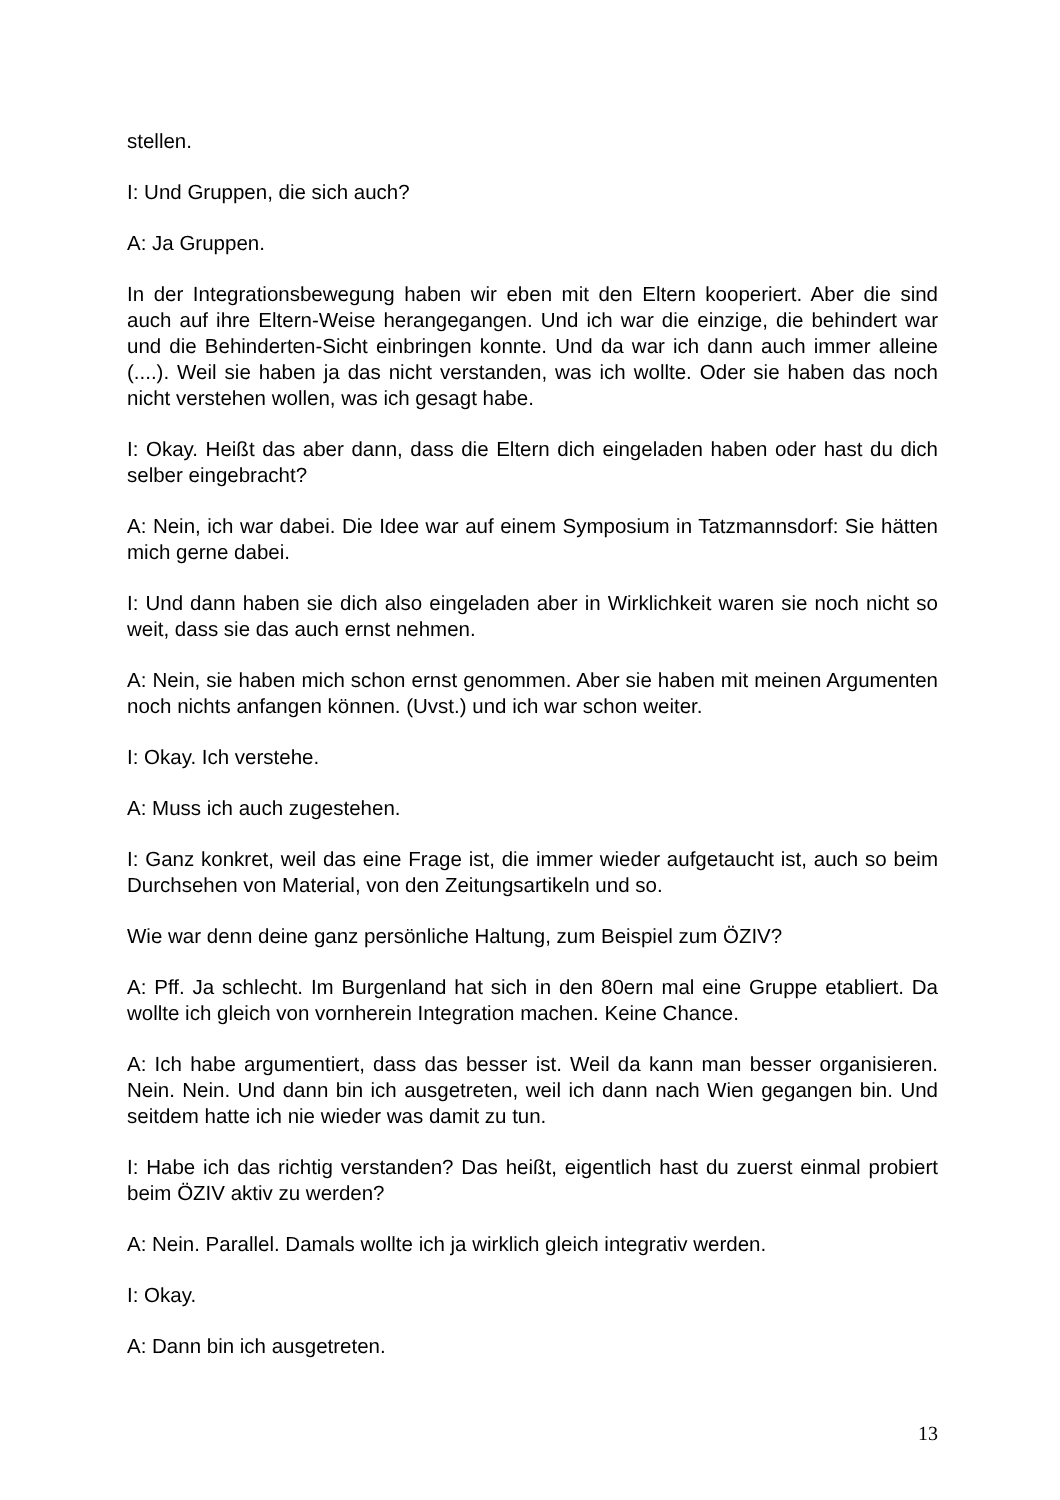stellen.
I: Und Gruppen, die sich auch?
A: Ja Gruppen.
In der Integrationsbewegung haben wir eben mit den Eltern kooperiert. Aber die sind auch auf ihre Eltern-Weise herangegangen. Und ich war die einzige, die behindert war und die Behinderten-Sicht einbringen konnte. Und da war ich dann auch immer alleine (....). Weil sie haben ja das nicht verstanden, was ich wollte. Oder sie haben das noch nicht verstehen wollen, was ich gesagt habe.
I: Okay. Heißt das aber dann, dass die Eltern dich eingeladen haben oder hast du dich selber eingebracht?
A: Nein, ich war dabei. Die Idee war auf einem Symposium in Tatzmannsdorf: Sie hätten mich gerne dabei.
I: Und dann haben sie dich also eingeladen aber in Wirklichkeit waren sie noch nicht so weit, dass sie das auch ernst nehmen.
A: Nein, sie haben mich schon ernst genommen. Aber sie haben mit meinen Argumenten noch nichts anfangen können. (Uvst.) und ich war schon weiter.
I: Okay. Ich verstehe.
A: Muss ich auch zugestehen.
I: Ganz konkret, weil das eine Frage ist, die immer wieder aufgetaucht ist, auch so beim Durchsehen von Material, von den Zeitungsartikeln und so.
Wie war denn deine ganz persönliche Haltung, zum Beispiel zum ÖZIV?
A: Pff. Ja schlecht. Im Burgenland hat sich in den 80ern mal eine Gruppe etabliert. Da wollte ich gleich von vornherein Integration machen. Keine Chance.
A: Ich habe argumentiert, dass das besser ist. Weil da kann man besser organisieren. Nein. Nein. Und dann bin ich ausgetreten, weil ich dann nach Wien gegangen bin. Und seitdem hatte ich nie wieder was damit zu tun.
I: Habe ich das richtig verstanden? Das heißt, eigentlich hast du zuerst einmal probiert beim ÖZIV aktiv zu werden?
A: Nein. Parallel. Damals wollte ich ja wirklich gleich integrativ werden.
I: Okay.
A: Dann bin ich ausgetreten.
13